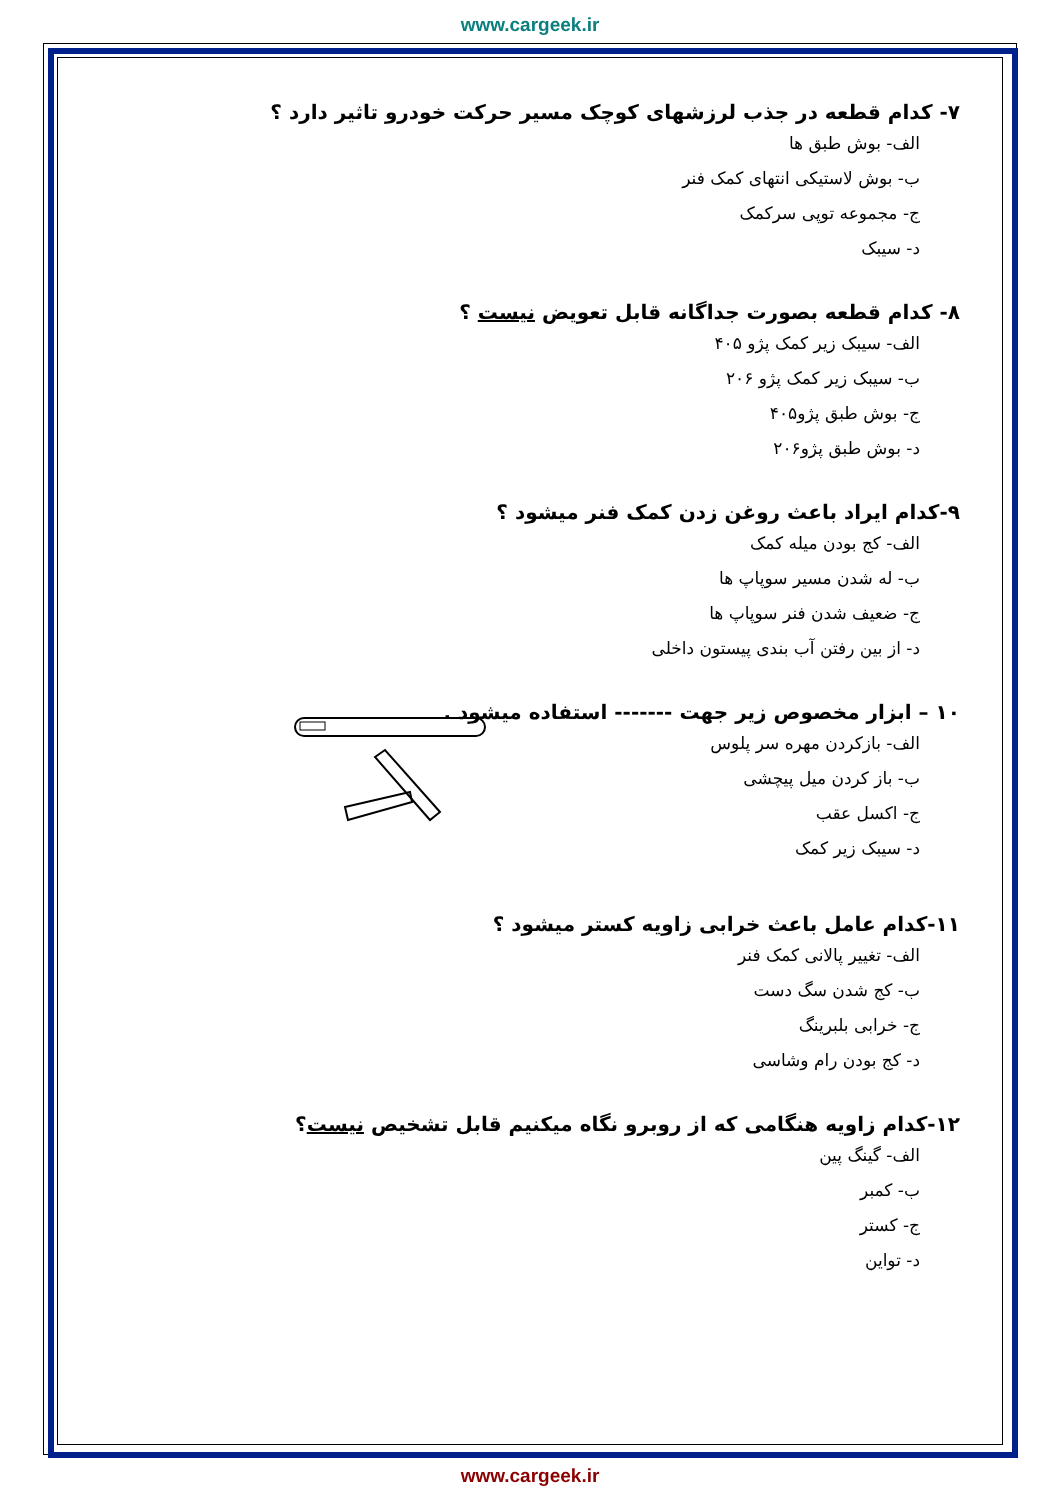www.cargeek.ir
۷- کدام قطعه در جذب لرزشهای کوچک مسیر حرکت خودرو تاثیر دارد ؟
الف- بوش طبق ها
ب- بوش لاستیکی انتهای کمک فنر
ج- مجموعه توپی سرکمک
د- سیبک
۸- کدام قطعه بصورت جداگانه قابل تعویض نیست ؟
الف- سیبک زیر کمک پژو ۴۰۵
ب- سیبک زیر کمک پژو ۲۰۶
ج- بوش طبق پژو۴۰۵
د- بوش طبق پژو۲۰۶
۹-کدام ایراد باعث روغن زدن کمک فنر میشود ؟
الف- کج بودن میله کمک
ب- له شدن مسیر سوپاپ ها
ج- ضعیف شدن فنر سوپاپ ها
د- از بین رفتن آب بندی پیستون داخلی
۱۰ – ابزار مخصوص زیر جهت ------- استفاده میشود .
الف- بازکردن مهره سر پلوس
ب- باز کردن میل پیچشی
ج- اکسل عقب
د- سیبک زیر کمک
۱۱-کدام عامل باعث خرابی زاویه کستر میشود ؟
الف- تغییر پالانی کمک فنر
ب- کج شدن سگ دست
ج- خرابی بلبرینگ
د- کج بودن رام وشاسی
۱۲-کدام زاویه هنگامی که از روبرو نگاه میکنیم قابل تشخیص نیست؟
الف- گینگ پین
ب- کمبر
ج- کستر
د- تواین
www.cargeek.ir